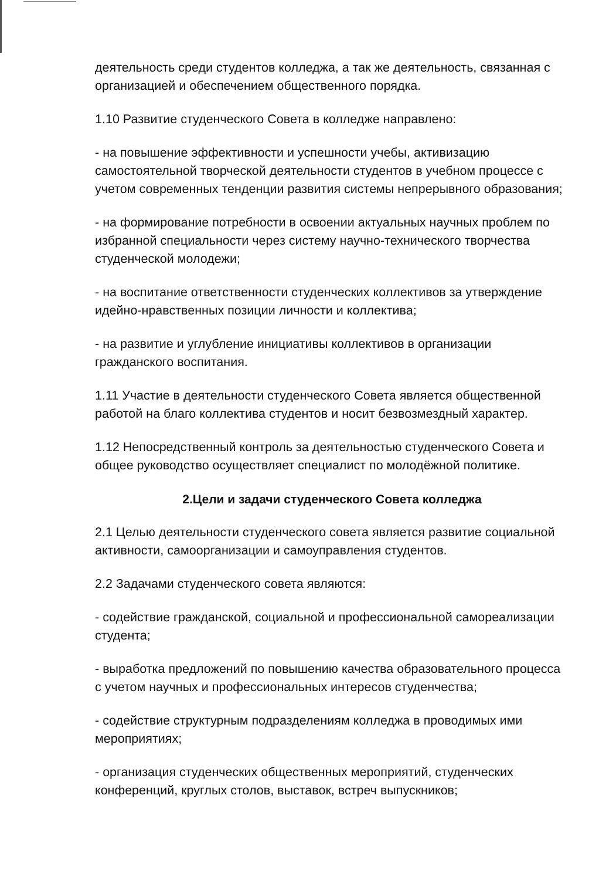деятельность среди студентов колледжа, а так же деятельность, связанная с организацией и обеспечением общественного порядка.
1.10 Развитие студенческого Совета в колледже направлено:
- на повышение эффективности и успешности учебы, активизацию самостоятельной творческой деятельности студентов в учебном процессе с учетом современных тенденции развития системы непрерывного образования;
- на формирование потребности в освоении актуальных научных проблем по избранной специальности через систему научно-технического творчества студенческой молодежи;
- на воспитание ответственности студенческих коллективов за утверждение идейно-нравственных позиции личности и коллектива;
- на развитие и углубление инициативы коллективов в организации гражданского воспитания.
1.11 Участие в деятельности студенческого Совета является общественной работой на благо коллектива студентов и носит безвозмездный характер.
1.12 Непосредственный контроль за деятельностью студенческого Совета и общее руководство осуществляет специалист по молодёжной политике.
2.Цели и задачи студенческого Совета колледжа
2.1 Целью деятельности студенческого совета является развитие социальной активности, самоорганизации и самоуправления студентов.
2.2 Задачами студенческого совета являются:
- содействие гражданской, социальной и профессиональной самореализации студента;
- выработка предложений по повышению качества образовательного процесса с учетом научных и профессиональных интересов студенчества;
- содействие структурным подразделениям колледжа в проводимых ими мероприятиях;
- организация студенческих общественных мероприятий, студенческих конференций, круглых столов, выставок, встреч выпускников;